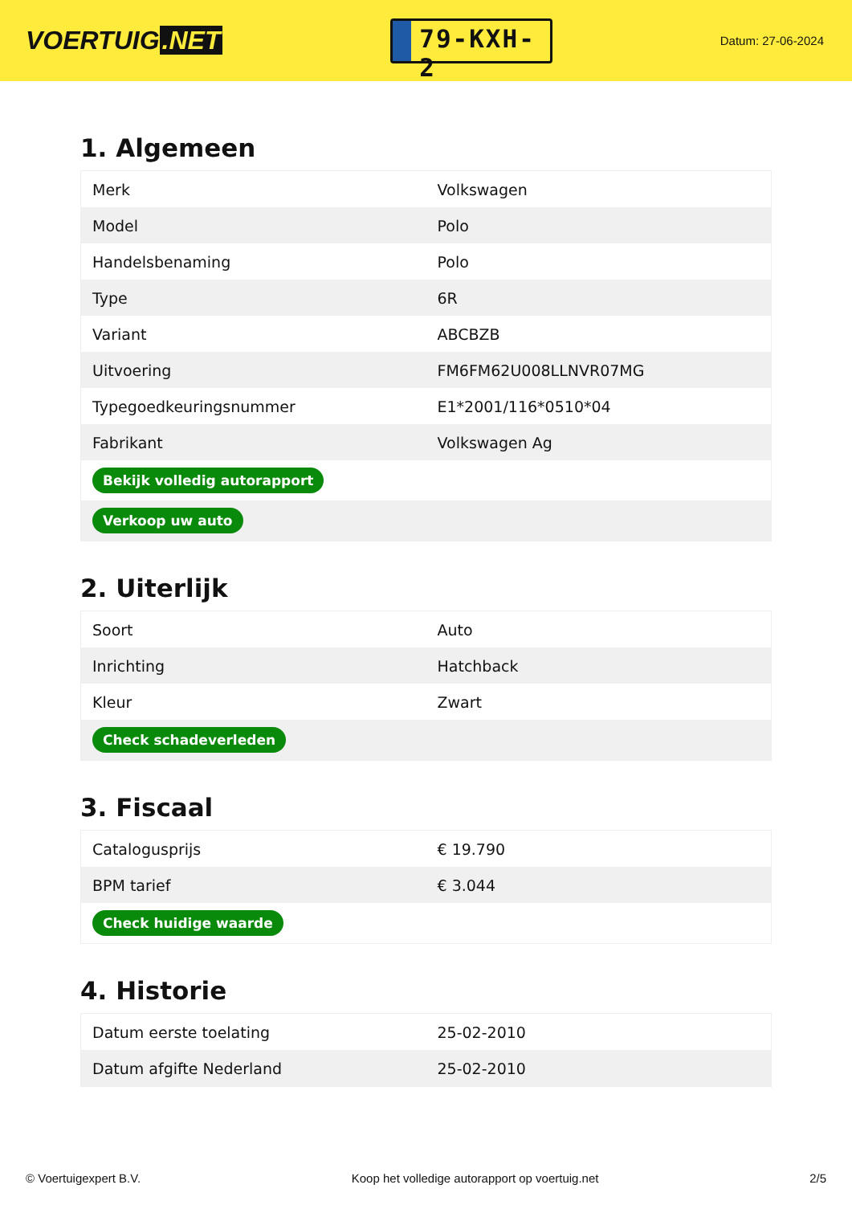VOERTUIG.NET
79-KXH-2
Datum: 27-06-2024
1. Algemeen
| Merk | Volkswagen |
| Model | Polo |
| Handelsbenaming | Polo |
| Type | 6R |
| Variant | ABCBZB |
| Uitvoering | FM6FM62U008LLNVR07MG |
| Typegoedkeuringsnummer | E1*2001/116*0510*04 |
| Fabrikant | Volkswagen Ag |
| Bekijk volledig autorapport | |
| Verkoop uw auto | |
2. Uiterlijk
| Soort | Auto |
| Inrichting | Hatchback |
| Kleur | Zwart |
| Check schadeverleden | |
3. Fiscaal
| Catalogusprijs | € 19.790 |
| BPM tarief | € 3.044 |
| Check huidige waarde | |
4. Historie
| Datum eerste toelating | 25-02-2010 |
| Datum afgifte Nederland | 25-02-2010 |
© Voertuigexpert B.V. Koop het volledige autorapport op voertuig.net 2/5